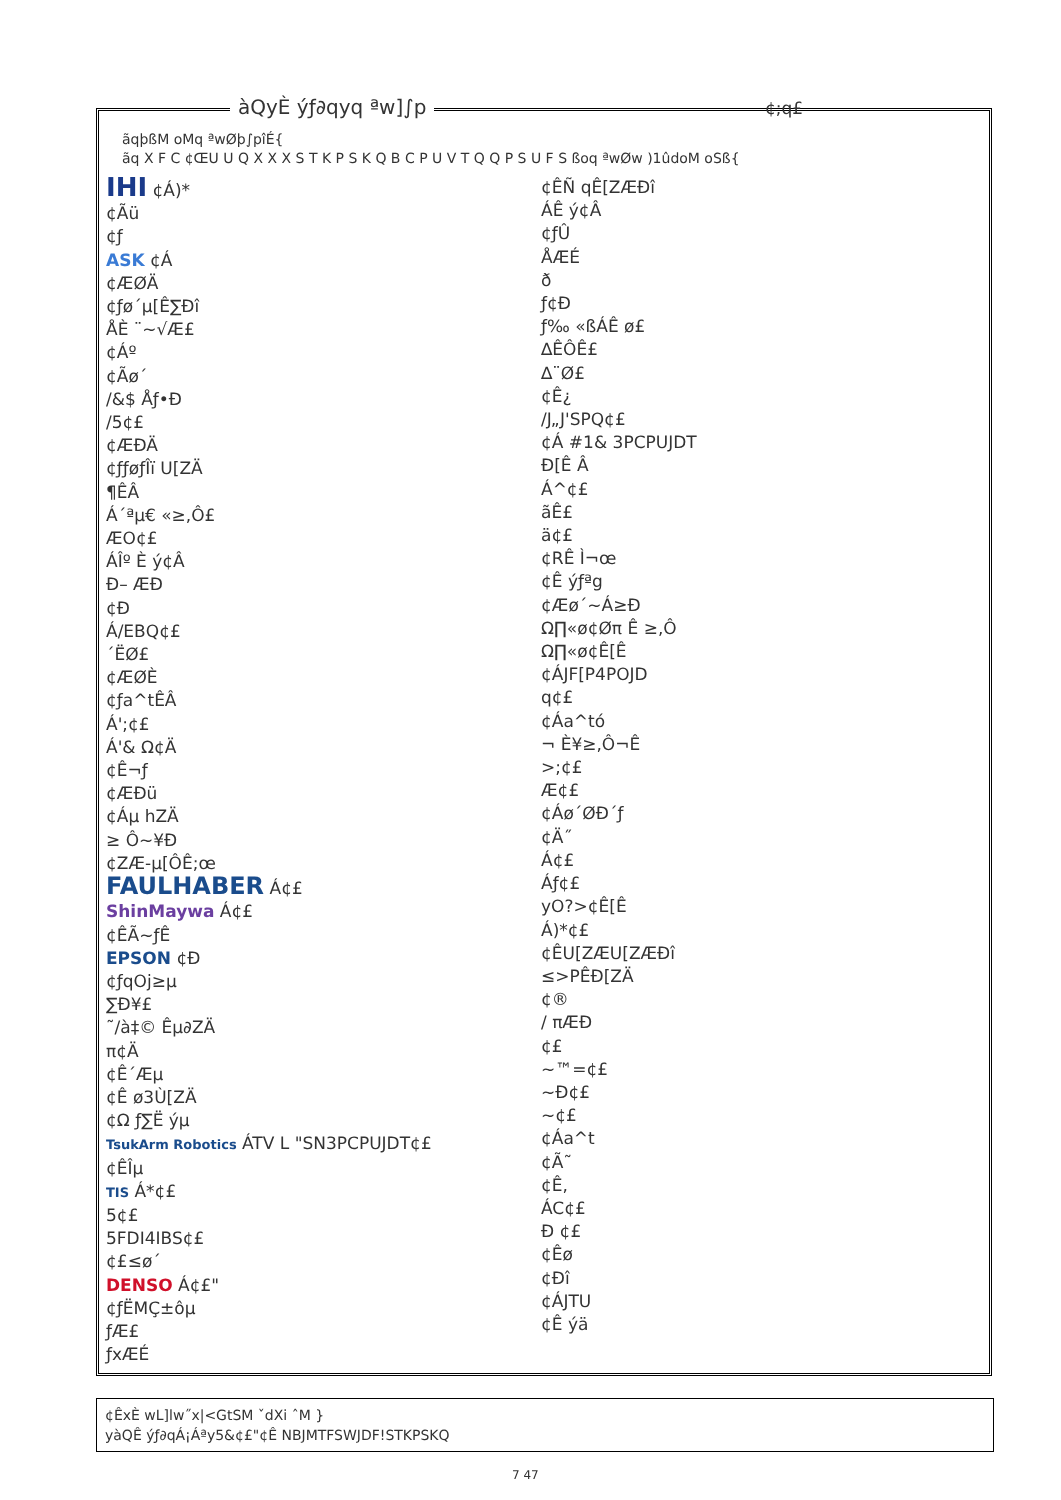àQyÈ ýƒ∂qyq ªw]∫p ¢;q£
ãqþßM oMq ªwØþ∫pîÉ{
ãq X F C ¢ŒU U Q X X X S T K P S K Q B C P U V T Q Q P S U F S ßoq ªwØw )1ûdoM oSß{
IHI ¢Á)*
¢Ãü
¢ƒ
ASK ¢Á
¢ÆØÄ
¢ƒø´µ[Ê∑Ðî
ÅÈ ¨~√Æ£
¢Áº
¢Ãø´
/&$ Åƒ•Ð
/5¢£
¢ÆÐÄ
¢ƒƒøƒÎï U[ZÄ
¶ÊÂ
Á´ªµ€ «≥,Ô£
ÆO¢£
ÁÎº È ý¢Â
Ð– ÆÐ
¢Ð
Á/EBQ¢£
´ËØ£
¢ÆØÈ
¢ƒa^tÊÂ
Á';¢£
Á'& Ω¢Ä
¢Ê¬ƒ
¢ÆÐü
¢Áµ hZÄ
≥ Ô~¥Ð
¢ZÆ-µ[ÔÊ;œ
FAULHABER Á¢£
ShinMaywa Á¢£
¢ÊÃ~ƒÊ
EPSON ¢Ð
¢ƒqOj≥µ
∑Ð¥£
˜/à‡© Êµ∂ZÄ
π¢Ä
¢Ê´Æµ
¢Ê ø3Ù[ZÄ
¢Ω ƒ∑Ë ýµ
TsukArm Robotics ÁTV L "SN3PCPUJDT¢£
¢ÊÎµ
TIS Á*¢£
5¢£
5FDI4IBS¢£
¢£≤ø´
DENSO Á¢£"
¢ƒËMÇ±ôµ
ƒÆ£
ƒxÆÉ
¢ÊÑ qÊ[ZÆÐî
ÁÊ ý¢Â
¢ƒÛ
ÅÆÉ
ð
ƒ¢Ð
ƒ‰ «ßÁÊ ø£
∆ÊÔÊ£
∆¨Ø£
¢Ê¿
/J„J'SPQ¢£
¢Á #1& 3PCPUJDT
Ð[Ê Â
Á^¢£
ãÊ£
ä¢£
¢RÊ Ì¬œ
¢Ê ýƒªg
¢Æø´~Á≥Ð
Ω∏«ø¢Øπ Ê ≥,Ô
Ω∏«ø¢Ê[Ê
¢ÁJF[P4POJD
q¢£
¢Áa^tó
¬ È¥≥,Ô¬Ê
>;¢£
Æ¢£
¢Áø´ØÐ´ƒ
¢Ä˝
Á¢£
Áƒ¢£
yO?>¢Ê[Ê
Á)*¢£
¢ÊU[ZÆU[ZÆÐî
≤>PÊÐ[ZÄ
¢®
/ πÆÐ
¢£
~™=¢£
~Ð¢£
~¢£
¢Áa^t
¢Ã˜
¢Ê,
ÁC¢£
Ð ¢£
¢Êø
¢Ðî
¢ÁJTU
¢Ê ýä
¢ÊxÈ wL]lw˝x|<GtSM ˇdXi ˆM }
yàQÊ ýƒ∂qÁ¡Áªy5&¢£"¢Ê NBJMTFSWJDF!STKPSKQ
7 47